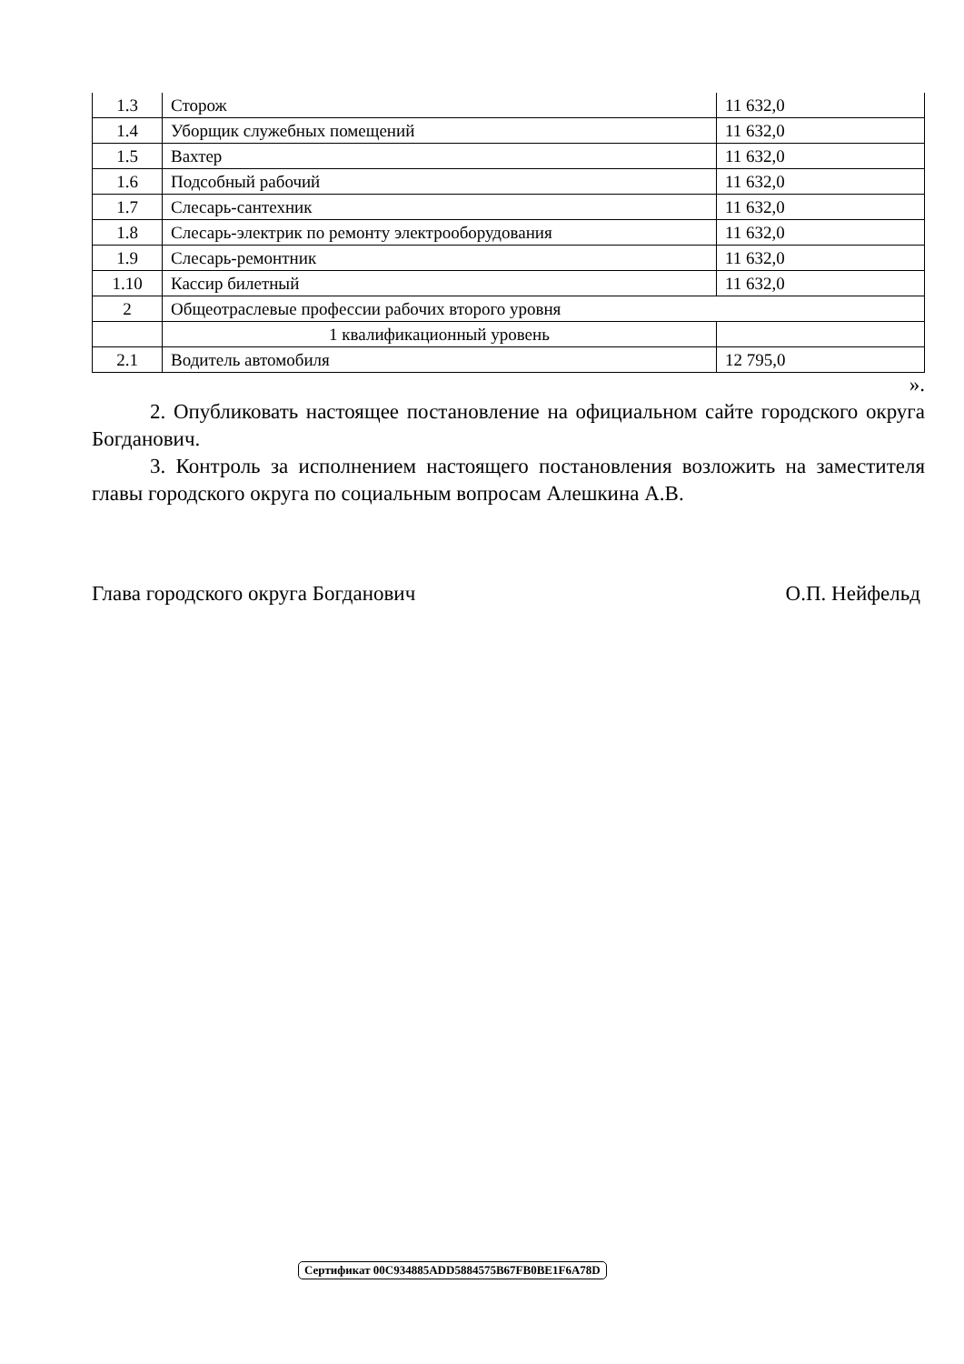| 1.3 | Сторож | 11 632,0 |
| 1.4 | Уборщик служебных помещений | 11 632,0 |
| 1.5 | Вахтер | 11 632,0 |
| 1.6 | Подсобный рабочий | 11 632,0 |
| 1.7 | Слесарь-сантехник | 11 632,0 |
| 1.8 | Слесарь-электрик по ремонту электрооборудования | 11 632,0 |
| 1.9 | Слесарь-ремонтник | 11 632,0 |
| 1.10 | Кассир билетный | 11 632,0 |
| 2 | Общеотраслевые профессии рабочих второго уровня | |
| | 1 квалификационный уровень | |
| 2.1 | Водитель автомобиля | 12 795,0 |
».
2. Опубликовать настоящее постановление на официальном сайте городского округа Богданович.
3. Контроль за исполнением настоящего постановления возложить на заместителя главы городского округа по социальным вопросам Алешкина А.В.
Глава городского округа Богданович О.П. Нейфельд
Сертификат 00C934885ADD5884575B67FB0BE1F6A78D